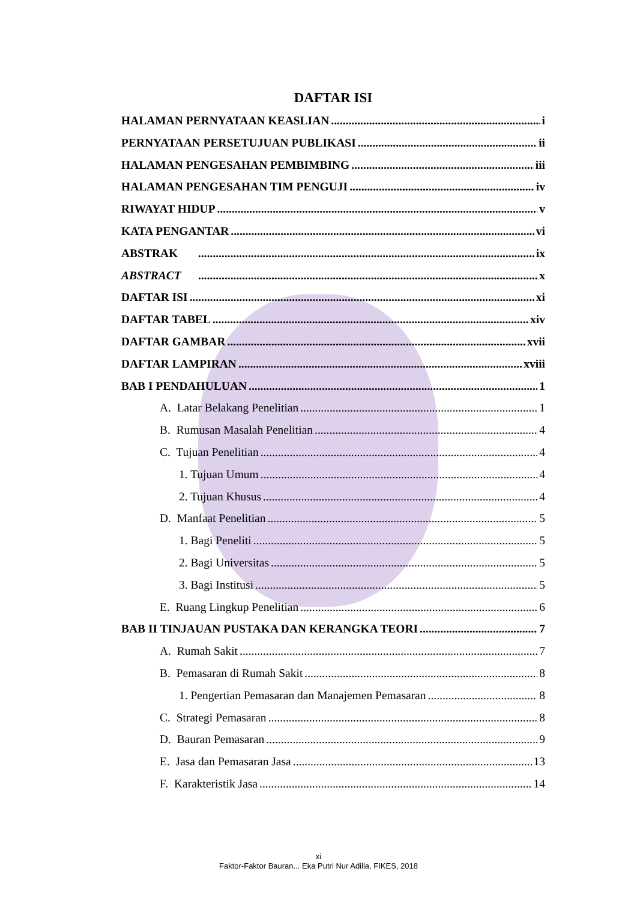DAFTAR ISI
HALAMAN PERNYATAAN KEASLIAN i
PERNYATAAN PERSETUJUAN PUBLIKASI ii
HALAMAN PENGESAHAN PEMBIMBING iii
HALAMAN PENGESAHAN TIM PENGUJI iv
RIWAYAT HIDUP v
KATA PENGANTAR vi
ABSTRAK ix
ABSTRACT x
DAFTAR ISI xi
DAFTAR TABEL xiv
DAFTAR GAMBAR xvii
DAFTAR LAMPIRAN xviii
BAB I PENDAHULUAN 1
A. Latar Belakang Penelitian 1
B. Rumusan Masalah Penelitian 4
C. Tujuan Penelitian 4
1. Tujuan Umum 4
2. Tujuan Khusus 4
D. Manfaat Penelitian 5
1. Bagi Peneliti 5
2. Bagi Universitas 5
3. Bagi Institusi 5
E. Ruang Lingkup Penelitian 6
BAB II TINJAUAN PUSTAKA DAN KERANGKA TEORI 7
A. Rumah Sakit 7
B. Pemasaran di Rumah Sakit 8
1. Pengertian Pemasaran dan Manajemen Pemasaran 8
C. Strategi Pemasaran 8
D. Bauran Pemasaran 9
E. Jasa dan Pemasaran Jasa 13
F. Karakteristik Jasa 14
xi
Faktor-Faktor Bauran... Eka Putri Nur Adilla, FIKES, 2018